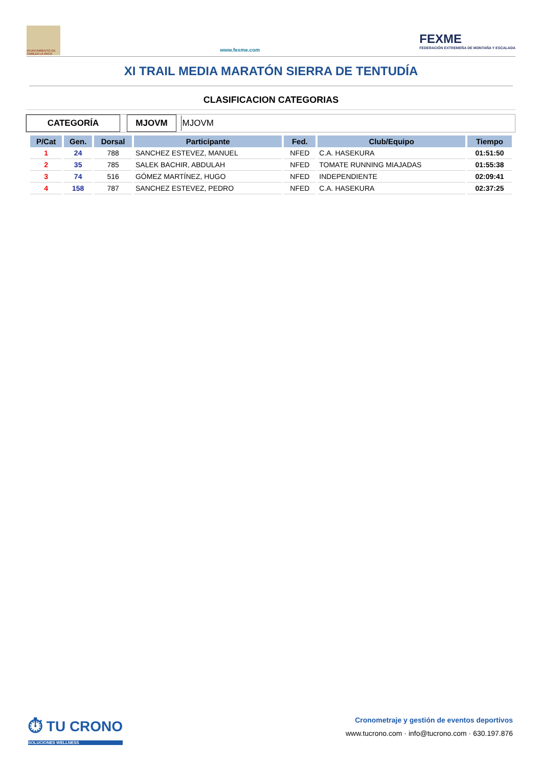AYUNTAMIENTO DE CABEZA LA VACA
www.fexme.com
FEXME
FEDERACIÓN EXTREMEÑA DE MONTAÑA Y ESCALADA
XI TRAIL MEDIA MARATÓN SIERRA DE TENTUDÍA
CLASIFICACION CATEGORIAS
CATEGORÍA MJOVM MJOVM
| P/Cat | Gen. | Dorsal | Participante | Fed. | Club/Equipo | Tiempo |
| --- | --- | --- | --- | --- | --- | --- |
| 1 | 24 | 788 | SANCHEZ ESTEVEZ, MANUEL | NFED | C.A. HASEKURA | 01:51:50 |
| 2 | 35 | 785 | SALEK BACHIR, ABDULAH | NFED | TOMATE RUNNING MIAJADAS | 01:55:38 |
| 3 | 74 | 516 | GÓMEZ MARTÍNEZ, HUGO | NFED | INDEPENDIENTE | 02:09:41 |
| 4 | 158 | 787 | SANCHEZ ESTEVEZ, PEDRO | NFED | C.A. HASEKURA | 02:37:25 |
⏱ TU CRONO
SOLUCIONES WELLNESS
Cronometraje y gestión de eventos deportivos
www.tucrono.com · info@tucrono.com · 630.197.876